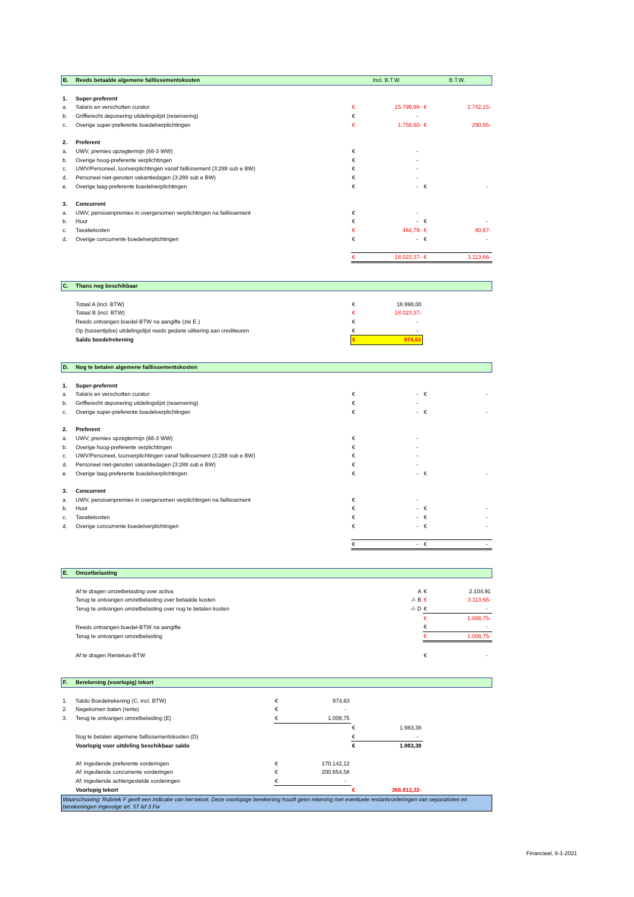| B. | Reeds betaalde algemene faillissementskosten | | | Incl. B.T.W. | | B.T.W. | |
| 1. | Super-preferent | | | | | | |
| a. | Salaris en verschotten curator | | | € | 15.799,98- | € | 2.742,15- |
| b. | Griffierecht deponering uitdelingslijst (reservering) | | | € | - | | |
| c. | Overige super-preferente boedelverplichtingen | | | € | 1.758,60- | € | 290,85- |
| 2. | Preferent | | | | | | |
| a. | UWV, premies opzegtermijn (66-3 WW) | | | € | - | | |
| b. | Overige hoog-preferente verplichtingen | | | € | - | | |
| c. | UWV/Personeel, loonverplichtingen vanaf faillissement (3:288 sub e BW) | | | € | - | | |
| d. | Personeel niet-genoten vakantiedagen (3:288 sub e BW) | | | € | - | | |
| e. | Overige laag-preferente boedelverplichtingen | | | € | - | € | - |
| 3. | Concurrent | | | | | | |
| a. | UWV, pensioenpremies in overgenomen verplichtingen na faillissement | | | € | - | | |
| b. | Huur | | | € | - | € | - |
| c. | Taxatiekosten | | | € | 464,79- | € | 80,67- |
| d. | Overige concurrente boedelverplichtingen | | | € | - | € | - |
| | | | | € | 18.023,37- | € | 3.113,66- |
| C. | Thans nog beschikbaar | | | | | | |
| | Totaal A (incl. BTW) | | | € | 18.998,00 | | |
| | Totaal B (incl. BTW) | | | € | 18.023,37- | | |
| | Reeds ontvangen boedel-BTW na aangifte (zie E.) | | | € | - | | |
| | Op (tussentijdse) uitdelingslijst reeds gedane uitkering aan crediteuren | | | € | - | | |
| | Saldo boedelrekening | | | € | 974,63 | | |
| D. | Nog te betalen algemene faillissementskosten | | | | | | |
| 1. | Super-preferent | | | | | | |
| a. | Salaris en verschotten curator | | | € | - | € | - |
| b. | Griffierecht deponering uitdelingslijst (reservering) | | | € | - | | |
| c. | Overige super-preferente boedelverplichtingen | | | € | - | € | - |
| 2. | Preferent | | | | | | |
| a. | UWV, premies opzegtermijn (66-3 WW) | | | € | - | | |
| b. | Overige hoog-preferente verplichtingen | | | € | - | | |
| c. | UWV/Personeel, loonverplichtingen vanaf faillissement (3:288 sub e BW) | | | € | - | | |
| d. | Personeel niet-genoten vakantiedagen (3:288 sub e BW) | | | € | - | | |
| e. | Overige laag-preferente boedelverplichtingen | | | € | - | € | - |
| 3. | Concurrent | | | | | | |
| a. | UWV, pensioenpremies in overgenomen verplichtingen na faillissement | | | € | - | | |
| b. | Huur | | | € | - | € | - |
| c. | Taxatiekosten | | | € | - | € | - |
| d. | Overige concurrente boedelverplichtingen | | | € | - | € | - |
| | | | | € | - | € | - |
| E. | Omzetbelasting | | | | | | |
| | Af te dragen omzetbelasting over activa | | | | A | € | 2.104,91 |
| | Terug te ontvangen omzetbelasting over betaalde kosten | | | | -/- B | € | 3.113,66- |
| | Terug te ontvangen omzetbelasting over nog te betalen kosten | | | | -/- D | € | - |
| | | | | | | € | 1.008,75- |
| | Reeds ontvangen boedel-BTW na aangifte | | | | | € | - |
| | Terug te ontvangen omzetbelasting | | | | | € | 1.008,75- |
| | Af te dragen Rentekas-BTW | | | | | € | - |
| F. | Berekening (voorlopig) tekort | | | | | | |
| 1. | Saldo Boedelrekening (C. incl. BTW) | € | 974,63 | | | | |
| 2. | Nagekomen baten (rente) | € | - | | | | |
| 3. | Terug te ontvangen omzetbelasting (E) | € | 1.008,75 | | | | |
| | | | | € | 1.983,38 | | |
| | Nog te betalen algemene faillissementskosten (D) | | | € | - | | |
| | Voorlopig voor uitdeling beschikbaar saldo | | | € | 1.983,38 | | |
| | Af: ingediende preferente vorderingen | € | 170.142,12 | | | | |
| | Af: ingediende concurrente vorderingen | € | 200.654,58 | | | | |
| | Af: ingediende achtergestelde vorderingen | € | - | | | | |
| | Voorlopig tekort | | | € | 368.813,32- | | |
| Waarschuwing: Rubriek F geeft een indicatie van het tekort. Deze voorlopige berekening houdt geen rekening met eventuele restantvorderingen van separatisten en berekeningen ingevolge art. 57 lid 3 Fw | | | | | | | |
Financieel, 8-1-2021